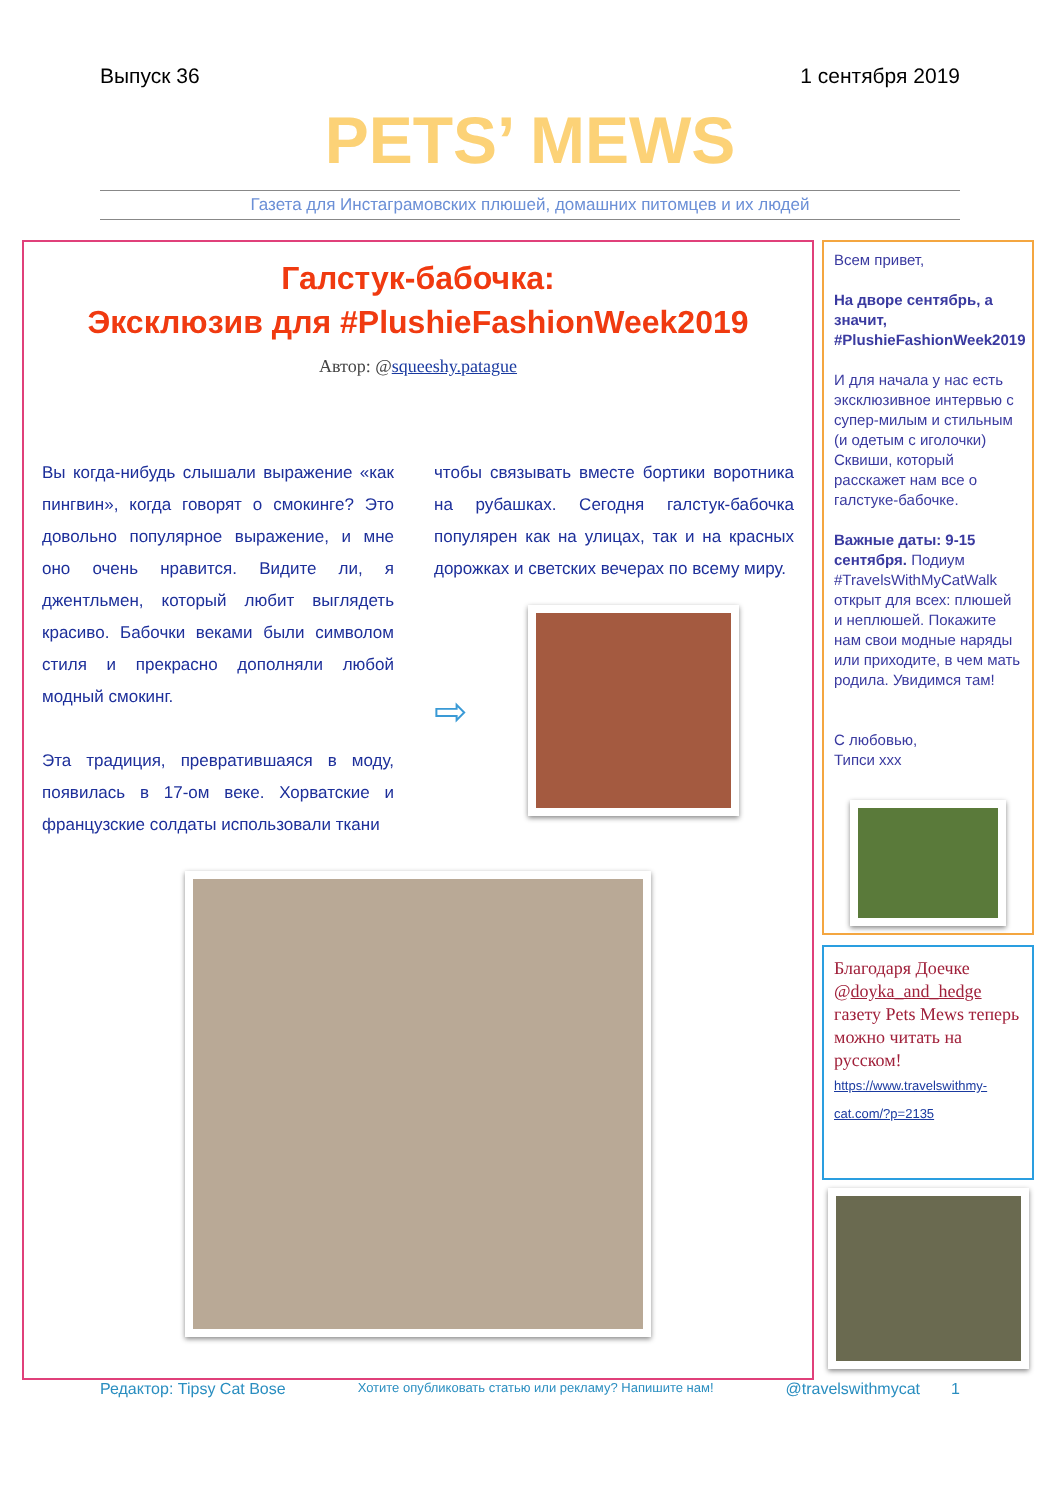Выпуск 36 1 сентября 2019
PETS’ MEWS
Газета для Инстаграмовских плюшей, домашних питомцев и их людей
Галстук-бабочка:
Эксклюзив для #PlushieFashionWeek2019
Автор: @squeeshy.patague
Вы когда-нибудь слышали выражение «как пингвин», когда говорят о смокинге? Это довольно популярное выражение, и мне оно очень нравится. Видите ли, я джентльмен, который любит выглядеть красиво. Бабочки веками были символом стиля и прекрасно дополняли любой модный смокинг.
Эта традиция, превратившаяся в моду, появилась в 17-ом веке. Хорватские и французские солдаты использовали ткани
чтобы связывать вместе бортики воротника на рубашках. Сегодня галстук-бабочка популярен как на улицах, так и на красных дорожках и светских вечерах по всему миру.
⇨
Всем привет,
На дворе сентябрь, а значит, #PlushieFashionWeek2019
И для начала у нас есть эксклюзивное интервью с супер-милым и стильным (и одетым с иголочки) Сквиши, который расскажет нам все о галстуке-бабочке.
Важные даты: 9-15 сентября. Подиум #TravelsWithMyCatWalk открыт для всех: плюшей и неплюшей. Покажите нам свои модные наряды или приходите, в чем мать родила. Увидимся там!
С любовью,
Типси xxx
Благодаря Доечке @doyka_and_hedge газету Pets Mews теперь можно читать на русском!
https://www.travelswithmy-cat.com/?p=2135
Редактор: Tipsy Cat Bose Хотите опубликовать статью или рекламу? Напишите нам! @travelswithmycat 1